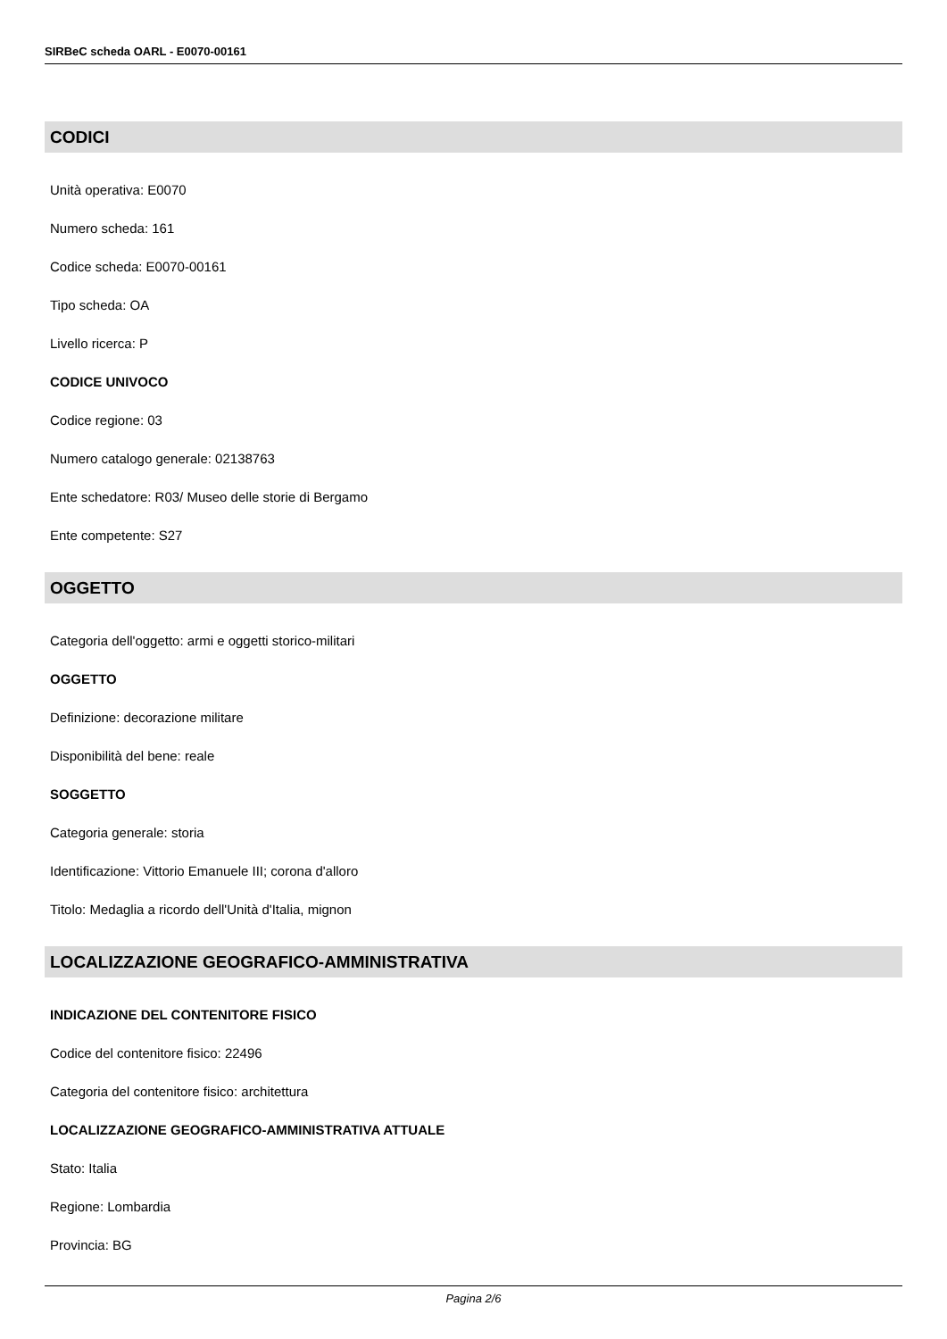SIRBeC scheda OARL - E0070-00161
CODICI
Unità operativa: E0070
Numero scheda: 161
Codice scheda: E0070-00161
Tipo scheda: OA
Livello ricerca: P
CODICE UNIVOCO
Codice regione: 03
Numero catalogo generale: 02138763
Ente schedatore: R03/ Museo delle storie di Bergamo
Ente competente: S27
OGGETTO
Categoria dell'oggetto: armi e oggetti storico-militari
OGGETTO
Definizione: decorazione militare
Disponibilità del bene: reale
SOGGETTO
Categoria generale: storia
Identificazione: Vittorio Emanuele III; corona d'alloro
Titolo: Medaglia a ricordo dell'Unità d'Italia, mignon
LOCALIZZAZIONE GEOGRAFICO-AMMINISTRATIVA
INDICAZIONE DEL CONTENITORE FISICO
Codice del contenitore fisico: 22496
Categoria del contenitore fisico: architettura
LOCALIZZAZIONE GEOGRAFICO-AMMINISTRATIVA ATTUALE
Stato: Italia
Regione: Lombardia
Provincia: BG
Pagina 2/6